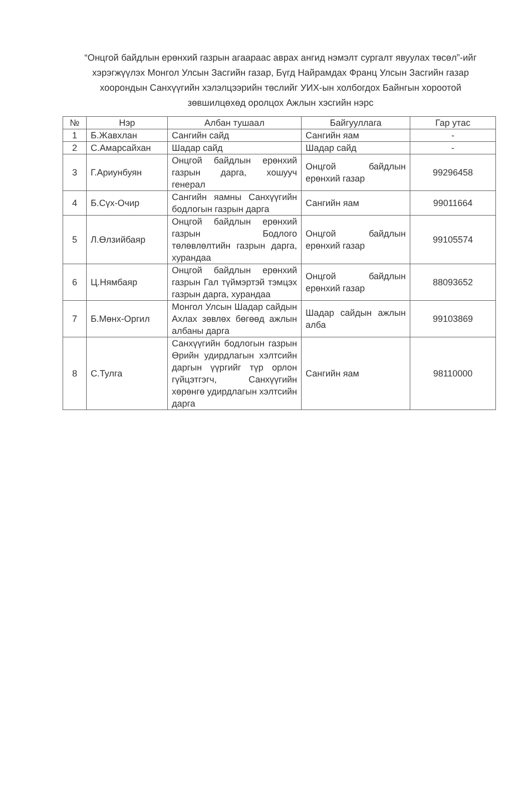“Онцгой байдлын ерөнхий газрын агаараас аврах ангид нэмэлт сургалт явуулах төсөл”-ийг хэрэгжүүлэх Монгол Улсын Засгийн газар, Бүгд Найрамдах Франц Улсын Засгийн газар хоорондын Санхүүгийн хэлэлцээрийн төслийг УИХ-ын холбогдох Байнгын хороотой зөвшилцөхөд оролцох Ажлын хэсгийн нэрс
| № | Нэр | Албан тушаал | Байгууллага | Гар утас |
| --- | --- | --- | --- | --- |
| 1 | Б.Жавхлан | Сангийн сайд | Сангийн яам | - |
| 2 | С.Амарсайхан | Шадар сайд | Шадар сайд | - |
| 3 | Г.Ариунбуян | Онцгой байдлын ерөнхий газрын дарга, хошууч генерал | Онцгой байдлын ерөнхий газар | 99296458 |
| 4 | Б.Сүх-Очир | Сангийн яамны Санхүүгийн бодлогын газрын дарга | Сангийн яам | 99011664 |
| 5 | Л.Өлзийбаяр | Онцгой байдлын ерөнхий газрын Бодлого төлөвлөлтийн газрын дарга, хурандаа | Онцгой байдлын ерөнхий газар | 99105574 |
| 6 | Ц.Нямбаяр | Онцгой байдлын ерөнхий газрын Гал түймэртэй тэмцэх газрын дарга, хурандаа | Онцгой байдлын ерөнхий газар | 88093652 |
| 7 | Б.Мөнх-Оргил | Монгол Улсын Шадар сайдын Ахлах зөвлөх бөгөөд ажлын албаны дарга | Шадар сайдын ажлын алба | 99103869 |
| 8 | С.Тулга | Санхүүгийн бодлогын газрын Өрийн удирдлагын хэлтсийн даргын үүргийг түр орлон гүйцэтгэгч, Санхүүгийн хөрөнгө удирдлагын хэлтсийн дарга | Сангийн яам | 98110000 |